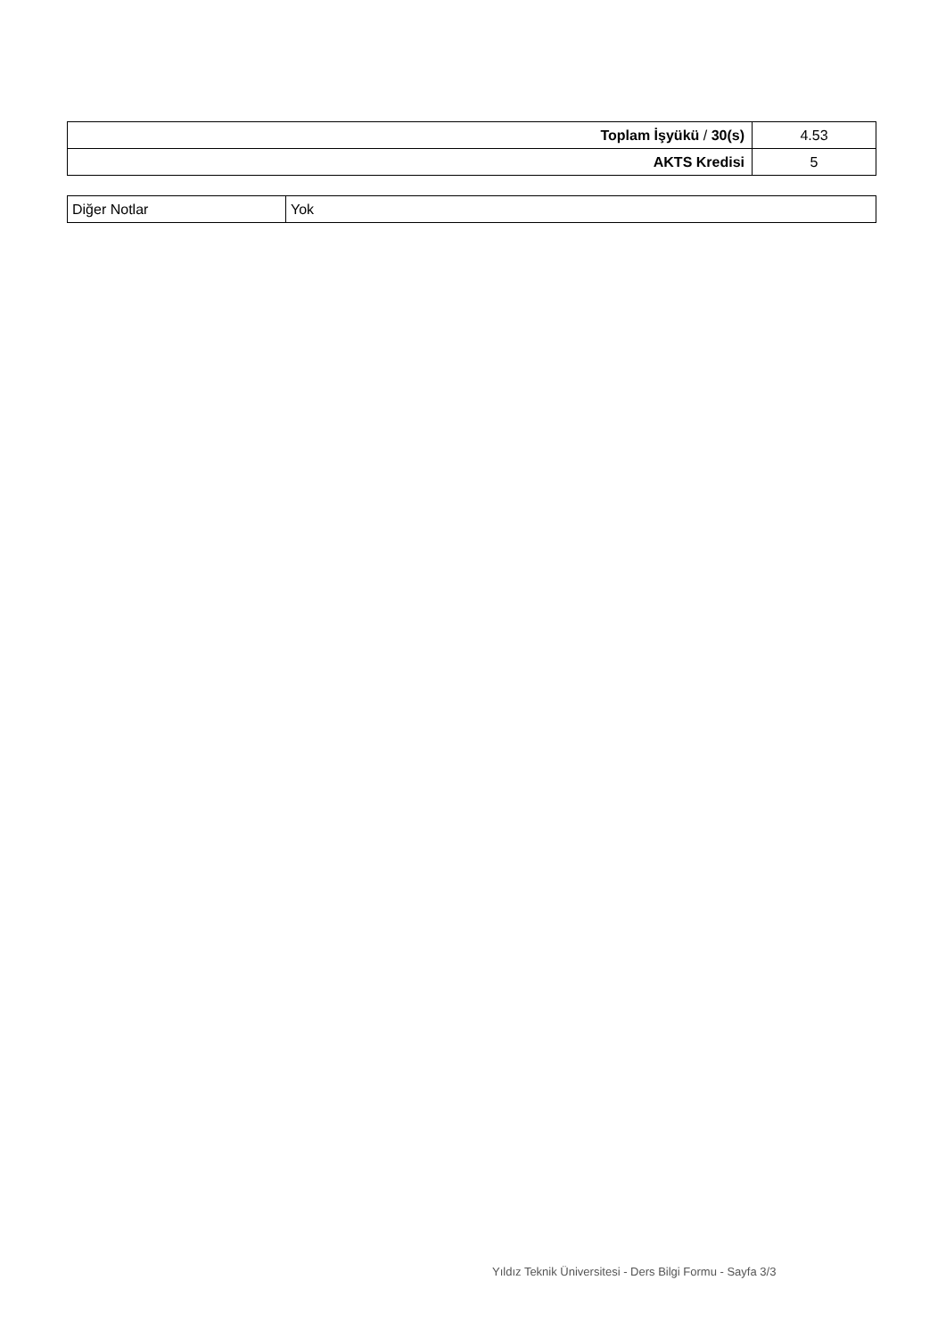| Toplam İşyükü / 30(s) | 4.53 |
| AKTS Kredisi | 5 |
| Diğer Notlar | Yok |
Yıldız Teknik Üniversitesi - Ders Bilgi Formu - Sayfa 3/3